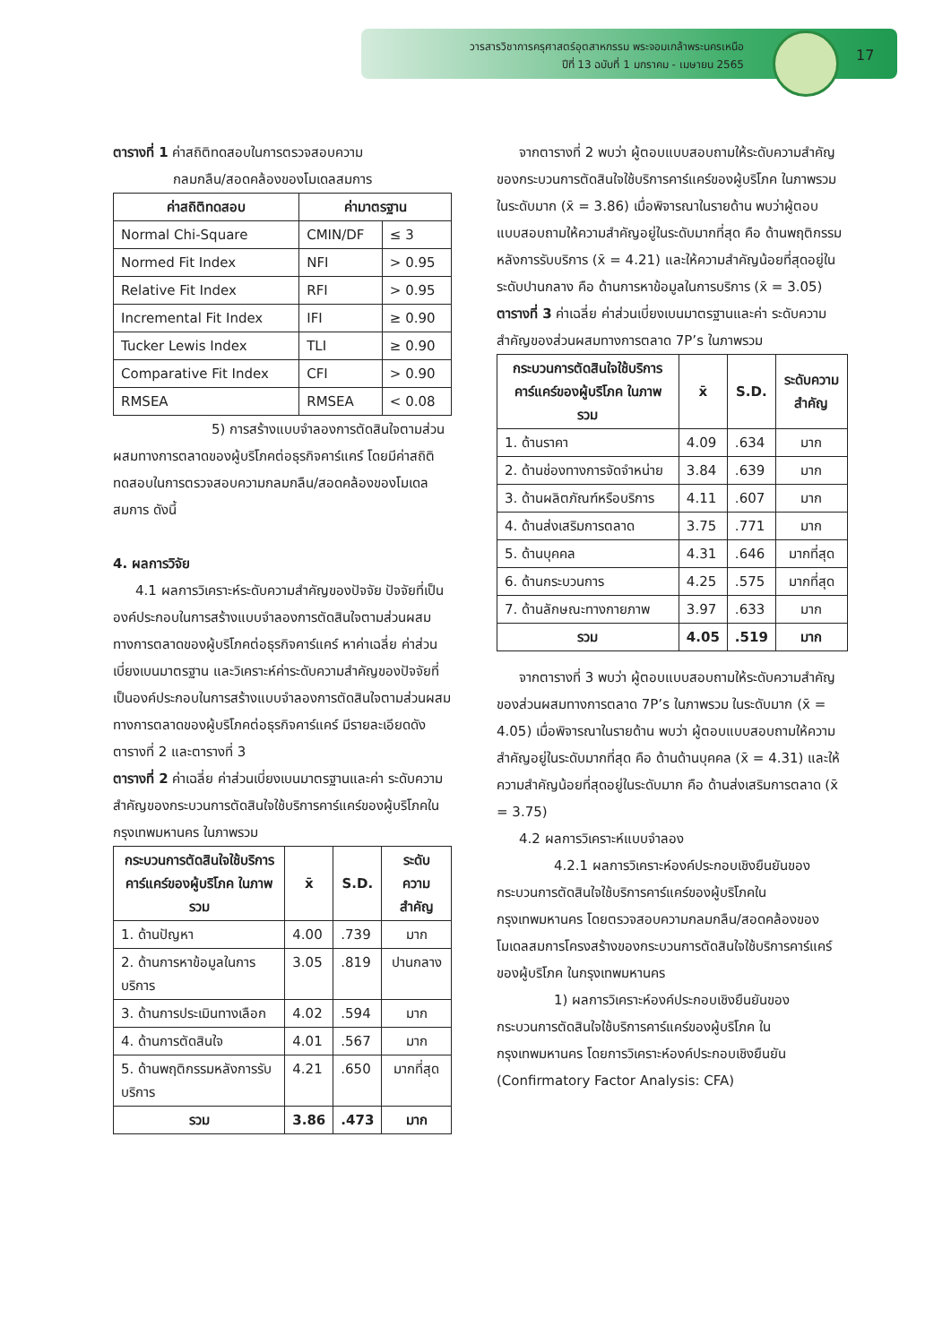วารสารวิชาการครุศาสตร์อุตสาหกรรม พระจอมเกล้าพระนครเหนือ
ปีที่ 13 ฉบับที่ 1 มกราคม - เมษายน 2565
17
ตารางที่ 1 ค่าสถิติทดสอบในการตรวจสอบความ
กลมกลืน/สอดคล้องของโมเดลสมการ
| ค่าสถิติทดสอบ | ค่ามาตรฐาน | |
| --- | --- | --- |
| Normal Chi-Square | CMIN/DF | ≤ 3 |
| Normed Fit Index | NFI | > 0.95 |
| Relative Fit Index | RFI | > 0.95 |
| Incremental Fit Index | IFI | ≥ 0.90 |
| Tucker Lewis Index | TLI | ≥ 0.90 |
| Comparative Fit Index | CFI | > 0.90 |
| RMSEA | RMSEA | < 0.08 |
5) การสร้างแบบจำลองการตัดสินใจตามส่วนผสมทางการตลาดของผู้บริโภคต่อธุรกิจคาร์แคร์ โดยมีค่าสถิติทดสอบในการตรวจสอบความกลมกลืน/สอดคล้องของโมเดลสมการ ดังนี้
4. ผลการวิจัย
4.1 ผลการวิเคราะห์ระดับความสำคัญของปัจจัย ปัจจัยที่เป็นองค์ประกอบในการสร้างแบบจำลองการตัดสินใจตามส่วนผสมทางการตลาดของผู้บริโภคต่อธุรกิจคาร์แคร์ หาค่าเฉลี่ย ค่าส่วนเบี่ยงเบนมาตรฐาน และวิเคราะห์ค่าระดับความสำคัญของปัจจัยที่เป็นองค์ประกอบในการสร้างแบบจำลองการตัดสินใจตามส่วนผสมทางการตลาดของผู้บริโภคต่อธุรกิจคาร์แคร์ มีรายละเอียดดังตารางที่ 2 และตารางที่ 3
ตารางที่ 2 ค่าเฉลี่ย ค่าส่วนเบี่ยงเบนมาตรฐานและค่า ระดับความสำคัญของกระบวนการตัดสินใจใช้บริการคาร์แคร์ของผู้บริโภคในกรุงเทพมหานคร ในภาพรวม
| กระบวนการตัดสินใจใช้บริการคาร์แคร์ของผู้บริโภค ในภาพรวม | x̄ | S.D. | ระดับความสำคัญ |
| --- | --- | --- | --- |
| 1. ด้านปัญหา | 4.00 | .739 | มาก |
| 2. ด้านการหาข้อมูลในการบริการ | 3.05 | .819 | ปานกลาง |
| 3. ด้านการประเมินทางเลือก | 4.02 | .594 | มาก |
| 4. ด้านการตัดสินใจ | 4.01 | .567 | มาก |
| 5. ด้านพฤติกรรมหลังการรับบริการ | 4.21 | .650 | มากที่สุด |
| รวม | 3.86 | .473 | มาก |
จากตารางที่ 2 พบว่า ผู้ตอบแบบสอบถามให้ระดับความสำคัญของกระบวนการตัดสินใจใช้บริการคาร์แคร์ของผู้บริโภค ในภาพรวม ในระดับมาก (x̄ = 3.86) เมื่อพิจารณาในรายด้าน พบว่าผู้ตอบแบบสอบถามให้ความสำคัญอยู่ในระดับมากที่สุด คือ ด้านพฤติกรรมหลังการรับบริการ (x̄ = 4.21) และให้ความสำคัญน้อยที่สุดอยู่ในระดับปานกลาง คือ ด้านการหาข้อมูลในการบริการ (x̄ = 3.05)
ตารางที่ 3 ค่าเฉลี่ย ค่าส่วนเบี่ยงเบนมาตรฐานและค่า ระดับความสำคัญของส่วนผสมทางการตลาด 7P’s ในภาพรวม
| กระบวนการตัดสินใจใช้บริการคาร์แคร์ของผู้บริโภค ในภาพรวม | x̄ | S.D. | ระดับความสำคัญ |
| --- | --- | --- | --- |
| 1. ด้านราคา | 4.09 | .634 | มาก |
| 2. ด้านช่องทางการจัดจำหน่าย | 3.84 | .639 | มาก |
| 3. ด้านผลิตภัณฑ์หรือบริการ | 4.11 | .607 | มาก |
| 4. ด้านส่งเสริมการตลาด | 3.75 | .771 | มาก |
| 5. ด้านบุคคล | 4.31 | .646 | มากที่สุด |
| 6. ด้านกระบวนการ | 4.25 | .575 | มากที่สุด |
| 7. ด้านลักษณะทางกายภาพ | 3.97 | .633 | มาก |
| รวม | 4.05 | .519 | มาก |
จากตารางที่ 3 พบว่า ผู้ตอบแบบสอบถามให้ระดับความสำคัญของส่วนผสมทางการตลาด 7P’s ในภาพรวม ในระดับมาก (x̄ = 4.05) เมื่อพิจารณาในรายด้าน พบว่า ผู้ตอบแบบสอบถามให้ความสำคัญอยู่ในระดับมากที่สุด คือ ด้านด้านบุคคล (x̄ = 4.31) และให้ความสำคัญน้อยที่สุดอยู่ในระดับมาก คือ ด้านส่งเสริมการตลาด (x̄ = 3.75)
4.2 ผลการวิเคราะห์แบบจำลอง
4.2.1 ผลการวิเคราะห์องค์ประกอบเชิงยืนยันของกระบวนการตัดสินใจใช้บริการคาร์แคร์ของผู้บริโภคในกรุงเทพมหานคร โดยตรวจสอบความกลมกลืน/สอดคล้องของโมเดลสมการโครงสร้างของกระบวนการตัดสินใจใช้บริการคาร์แคร์ของผู้บริโภค ในกรุงเทพมหานคร
1) ผลการวิเคราะห์องค์ประกอบเชิงยืนยันของกระบวนการตัดสินใจใช้บริการคาร์แคร์ของผู้บริโภค ในกรุงเทพมหานคร โดยการวิเคราะห์องค์ประกอบเชิงยืนยัน (Confirmatory Factor Analysis: CFA)